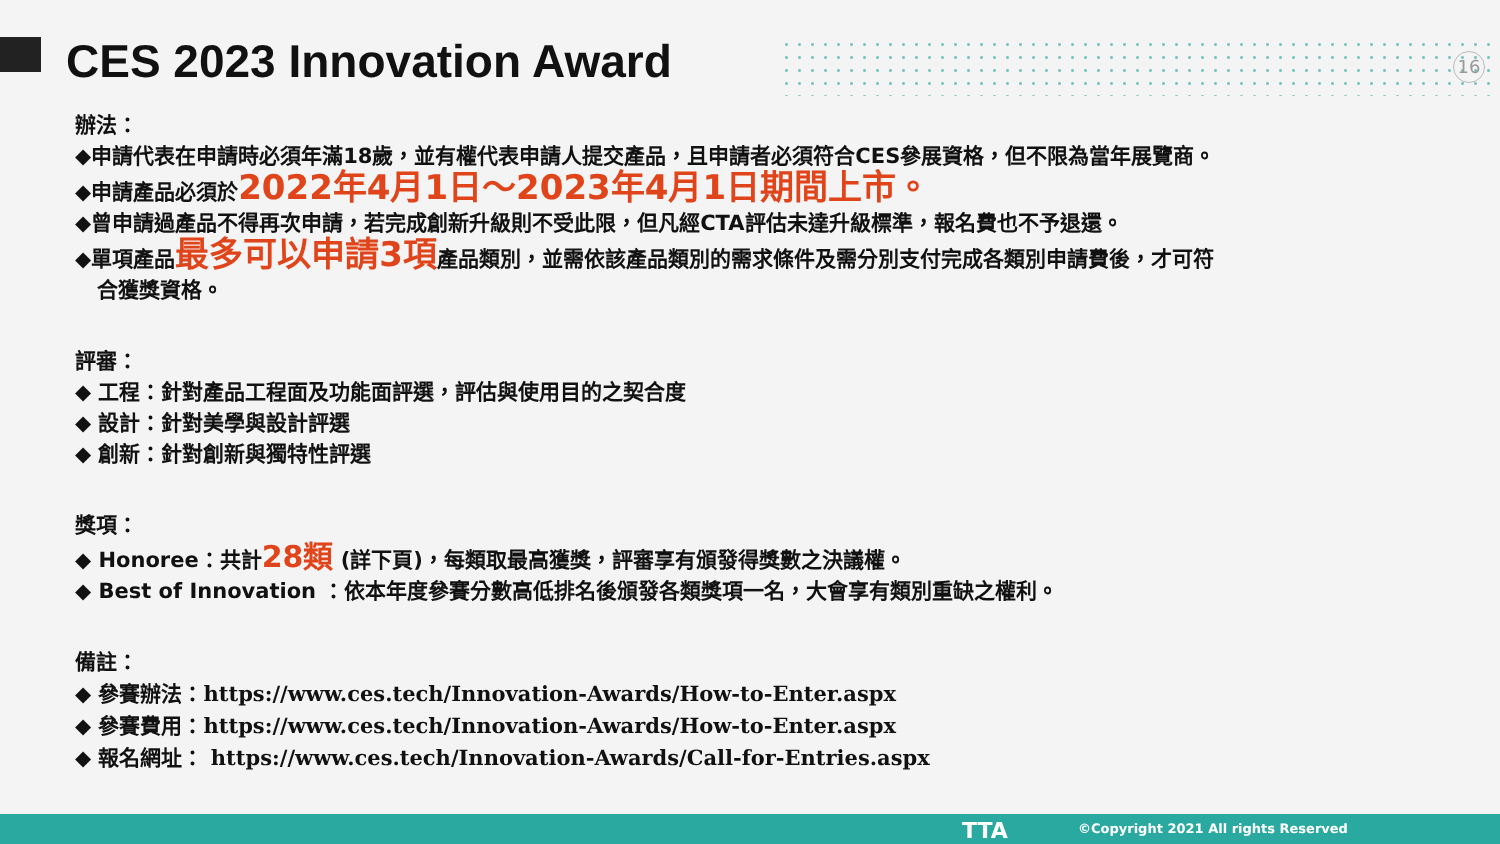CES 2023 Innovation Award 16
辦法：
◆申請代表在申請時必須年滿18歲，並有權代表申請人提交產品，且申請者必須符合CES參展資格，但不限為當年展覽商。
◆申請產品必須於2022年4月1日～2023年4月1日期間上市。
◆曾申請過產品不得再次申請，若完成創新升級則不受此限，但凡經CTA評估未達升級標準，報名費也不予退還。
◆單項產品最多可以申請3項產品類別，並需依該產品類別的需求條件及需分別支付完成各類別申請費後，才可符
合獲獎資格。
評審：
◆ 工程：針對產品工程面及功能面評選，評估與使用目的之契合度
◆ 設計：針對美學與設計評選
◆ 創新：針對創新與獨特性評選
獎項：
◆ Honoree：共計28類 (詳下頁)，每類取最高獲獎，評審享有頒發得獎數之決議權。
◆ Best of Innovation ：依本年度參賽分數高低排名後頒發各類獎項一名，大會享有類別重缺之權利。
備註：
◆ 參賽辦法：https://www.ces.tech/Innovation-Awards/How-to-Enter.aspx
◆ 參賽費用：https://www.ces.tech/Innovation-Awards/How-to-Enter.aspx
◆ 報名網址： https://www.ces.tech/Innovation-Awards/Call-for-Entries.aspx
TTA
©Copyright 2021 All rights Reserved